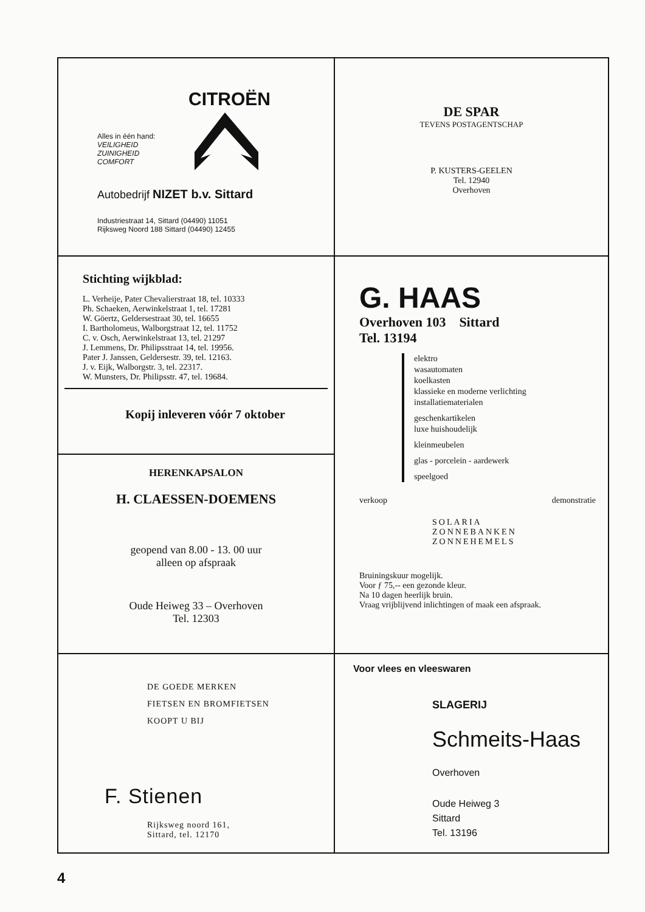CITROËN
Alles in één hand:
VEILIGHEID
ZUINIGHEID
COMFORT
Autobedrijf NIZET b.v. Sittard
Industriestraat 14, Sittard (04490) 11051
Rijksweg Noord 188 Sittard (04490) 12455
DE SPAR
TEVENS POSTAGENTSCHAP
P. KUSTERS-GEELEN
Tel. 12940
Overhoven
Stichting wijkblad:
L. Verheije, Pater Chevalierstraat 18, tel. 10333
Ph. Schaeken, Aerwinkelstraat 1, tel. 17281
W. Göertz, Geldersestraat 30, tel. 16655
I. Bartholomeus, Walborgstraat 12, tel. 11752
C. v. Osch, Aerwinkelstraat 13, tel. 21297
J. Lemmens, Dr. Philipsstraat 14, tel. 19956.
Pater J. Janssen, Geldersestr. 39, tel. 12163.
J. v. Eijk, Walborgstr. 3, tel. 22317.
W. Munsters, Dr. Philipsstr. 47, tel. 19684.
Kopij inleveren vóór 7 oktober
G. HAAS
Overhoven 103 Sittard
Tel. 13194
elektro
wasautomaten
koelkasten
klassieke en moderne verlichting
installatiematerialen
geschenkartikelen
luxe huishoudelijk
kleinmeubelen
glas - porcelein - aardewerk
speelgoed
verkoop demonstratie
SOLARIA
ZONNEBANKEN
ZONNEHEMELS
Bruiningskuur mogelijk.
Voor ƒ 75,-- een gezonde kleur.
Na 10 dagen heerlijk bruin.
Vraag vrijblijvend inlichtingen of maak een afspraak.
HERENKAPSALON
H. CLAESSEN-DOEMENS
geopend van 8.00 - 13. 00 uur
alleen op afspraak
Oude Heiweg 33 – Overhoven
Tel. 12303
DE GOEDE MERKEN
FIETSEN EN BROMFIETSEN
KOOPT U BIJ
F. Stienen
Rijksweg noord 161,
Sittard, tel. 12170
Voor vlees en vleeswaren
SLAGERIJ
Schmeits-Haas
Overhoven
Oude Heiweg 3
Sittard
Tel. 13196
4